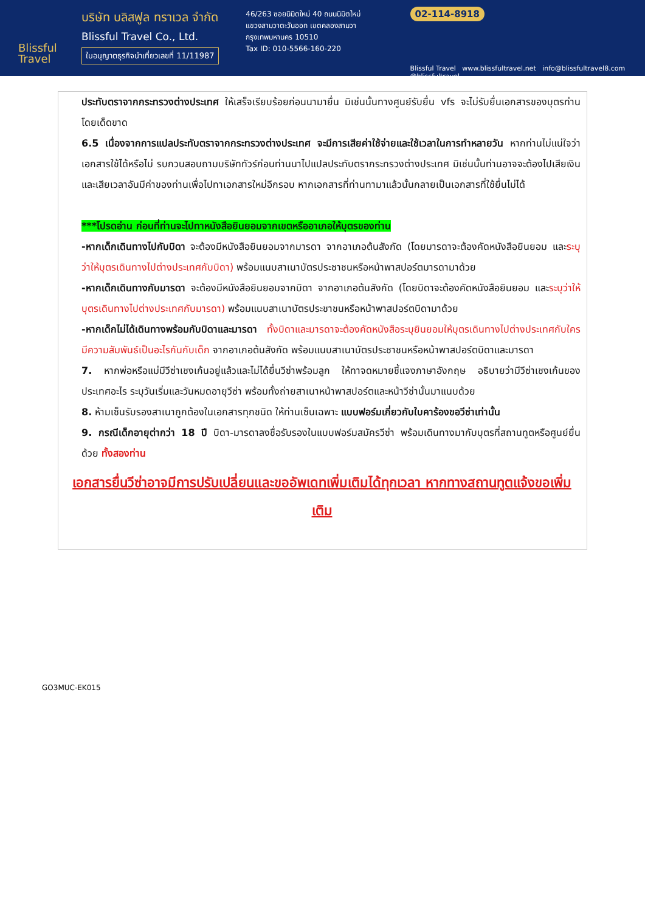Blissful Travel
บริษัท บลิสฟูล ทราเวล จำกัด
Blissful Travel Co., Ltd.
ใบอนุญาตธุรกิจนำเที่ยวเลขที่ 11/11987
46/263 ซอยนิมิตใหม่ 40 ถนนนิมิตใหม่
แขวงสามวาตะวันออก เขตคลองสามวา
กรุงเทพมหานคร 10510
Tax ID: 010-5566-160-220
02-114-8918
Blissful Travel www.blissfultravel.net info@blissfultravel8.com @blissfultravel
ประทับตราจากกระทรวงต่างประเทศ ให้เสร็จเรียบร้อยก่อนนามายื่น มิเช่นนั้นทางศูนย์รับยื่น vfs จะไม่รับยื่นเอกสารของบุตรท่านโดยเด็ดขาด
6.5 เนื่องจากการแปลประทับตราจากกระทรวงต่างประเทศ จะมีการเสียค่าใช้จ่ายและใช้เวลาในการทำหลายวัน หากท่านไม่แน่ใจว่าเอกสารใช้ได้หรือไม่ รบกวนสอบถามบริษัททัวร์ก่อนท่านนาไปแปลประทับตรากระทรวงต่างประเทศ มิเช่นนั้นท่านอาจจะต้องไปเสียเงินและเสียเวลาอันมีค่าของท่านเพื่อไปทาเอกสารใหม่อีกรอบ หากเอกสารที่ท่านทามาแล้วนั้นกลายเป็นเอกสารที่ใช้ยื่นไม่ได้
***โปรดอ่าน ก่อนที่ท่านจะไปทาหนังสือยินยอมจากเขตหรืออาเภอให้บุตรของท่าน
-หากเด็กเดินทางไปกับบิดา จะต้องมีหนังสือยินยอมจากมารดา จากอาเภอต้นสังกัด (โดยมารดาจะต้องคัดหนังสือยินยอม และระบุว่าให้บุตรเดินทางไปต่างประเทศกับบิดา) พร้อมแนบสาเนาบัตรประชาชนหรือหน้าพาสปอร์ตมารดามาด้วย
-หากเด็กเดินทางกับมารดา จะต้องมีหนังสือยินยอมจากบิดา จากอาเภอต้นสังกัด (โดยบิดาจะต้องคัดหนังสือยินยอม และระบุว่าให้บุตรเดินทางไปต่างประเทศกับมารดา) พร้อมแนบสาเนาบัตรประชาชนหรือหน้าพาสปอร์ตบิดามาด้วย
-หากเด็กไม่ได้เดินทางพร้อมกับบิดาและมารดา ทั้งบิดาและมารดาจะต้องคัดหนังสือระบุยินยอมให้บุตรเดินทางไปต่างประเทศกับใคร มีความสัมพันธ์เป็นอะไรกันกับเด็ก จากอาเภอต้นสังกัด พร้อมแนบสาเนาบัตรประชาชนหรือหน้าพาสปอร์ตบิดาและมารดา
7. หากพ่อหรือแม่มีวีซ่าเชงเก้นอยู่แล้วและไม่ได้ยื่นวีซ่าพร้อมลูก ให้ทาจดหมายชี้แจงภาษาอังกฤษ อธิบายว่ามีวีซ่าเชงเก้นของประเทศอะไร ระบุวันเริ่มและวันหมดอายุวีซ่า พร้อมทั้งถ่ายสาเนาหน้าพาสปอร์ตและหน้าวีซ่านั้นมาแนบด้วย
8. ห้ามเซ็นรับรองสาเนาถูกต้องในเอกสารทุกชนิด ให้ท่านเซ็นเฉพาะ แบบฟอร์มเกี่ยวกับใบคาร้องขอวีซ่าเท่านั้น
9. กรณีเด็กอายุต่ากว่า 18 ปี บิดา-มารดาลงชื่อรับรองในแบบฟอร์มสมัครวีซ่า พร้อมเดินทางมากับบุตรที่สถานทูตหรือศูนย์ยื่นด้วย ทั้งสองท่าน
เอกสารยื่นวีซ่าอาจมีการปรับเปลี่ยนและขออัพเดทเพิ่มเติมได้ทุกเวลา หากทางสถานทูตแจ้งขอเพิ่มเติม
GO3MUC-EK015